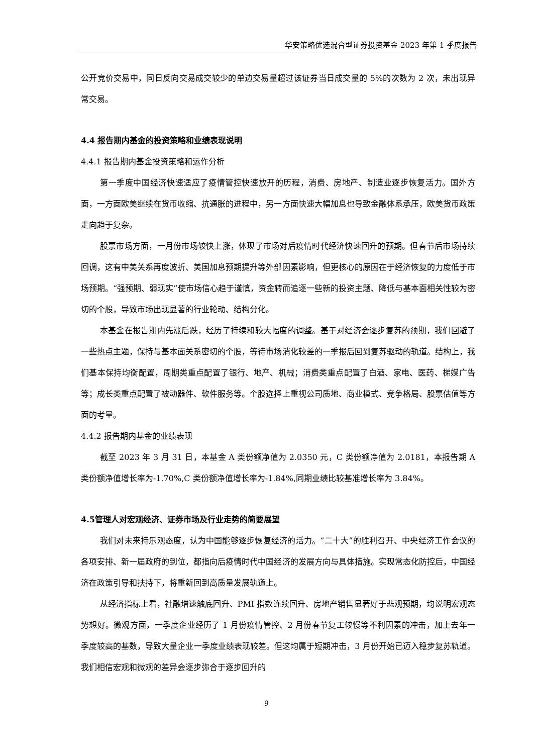华安策略优选混合型证券投资基金 2023 年第 1 季度报告
公开竞价交易中，同日反向交易成交较少的单边交易量超过该证券当日成交量的 5%的次数为 2 次，未出现异常交易。
4.4 报告期内基金的投资策略和业绩表现说明
4.4.1 报告期内基金投资策略和运作分析
第一季度中国经济快速适应了疫情管控快速放开的历程，消费、房地产、制造业逐步恢复活力。国外方面，一方面欧美继续在货币收缩、抗通胀的进程中，另一方面快速大幅加息也导致金融体系承压，欧美货币政策走向趋于复杂。
股票市场方面，一月份市场较快上涨，体现了市场对后疫情时代经济快速回升的预期。但春节后市场持续回调，这有中美关系再度波折、美国加息预期提升等外部因素影响，但更核心的原因在于经济恢复的力度低于市场预期。“强预期、弱现实”使市场信心趋于谨慎，资金转而追逐一些新的投资主题、降低与基本面相关性较为密切的个股，导致市场出现显著的行业轮动、结构分化。
本基金在报告期内先涨后跌，经历了持续和较大幅度的调整。基于对经济会逐步复苏的预期，我们回避了一些热点主题，保持与基本面关系密切的个股，等待市场消化较差的一季报后回到复苏驱动的轨道。结构上，我们基本保持均衡配置，周期类重点配置了银行、地产、机械；消费类重点配置了白酒、家电、医药、梯媒广告等；成长类重点配置了被动器件、软件服务等。个股选择上重视公司质地、商业模式、竞争格局、股票估值等方面的考量。
4.4.2 报告期内基金的业绩表现
截至 2023 年 3 月 31 日，本基金 A 类份额净值为 2.0350 元，C 类份额净值为 2.0181，本报告期 A 类份额净值增长率为-1.70%,C 类份额净值增长率为-1.84%,同期业绩比较基准增长率为 3.84%。
4.5管理人对宏观经济、证券市场及行业走势的简要展望
我们对未来持乐观态度，认为中国能够逐步恢复经济的活力。“二十大”的胜利召开、中央经济工作会议的各项安排、新一届政府的到位，都指向后疫情时代中国经济的发展方向与具体措施。实现常态化防控后，中国经济在政策引导和扶持下，将重新回到高质量发展轨道上。
从经济指标上看，社融增速触底回升、PMI 指数连续回升、房地产销售显著好于悲观预期，均说明宏观态势想好。微观方面，一季度企业经历了 1 月份疫情管控、2 月份春节复工较慢等不利因素的冲击，加上去年一季度较高的基数，导致大量企业一季度业绩表现较差。但这均属于短期冲击，3 月份开始已迈入稳步复苏轨道。我们相信宏观和微观的差异会逐步弥合于逐步回升的
9